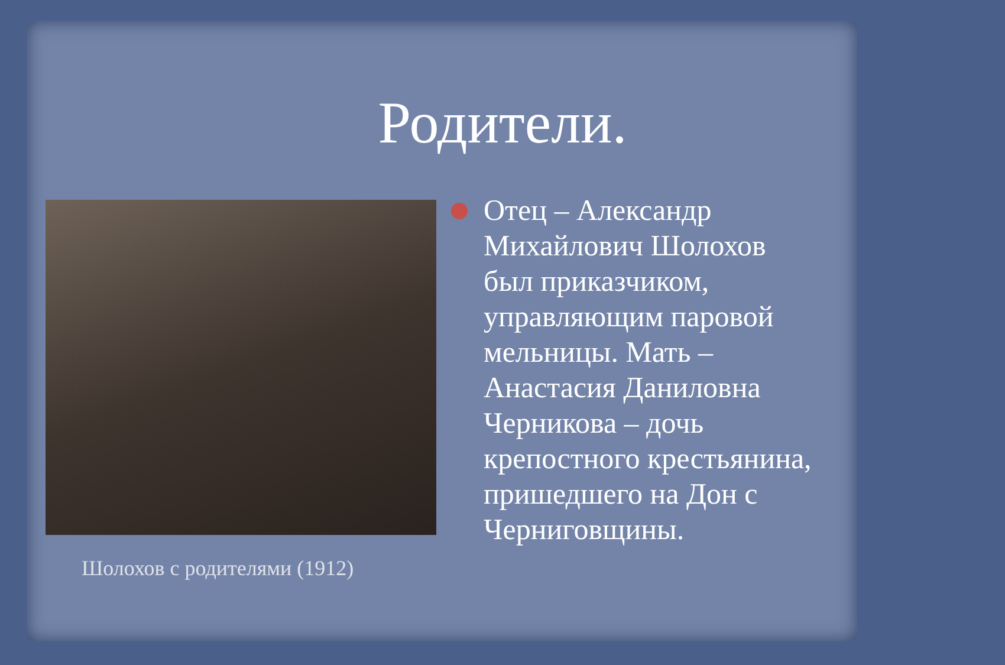Родители.
Шолохов с родителями (1912)
Отец – Александр Михайлович Шолохов был приказчиком, управляющим паровой мельницы. Мать – Анастасия Даниловна Черникова – дочь крепостного крестьянина, пришедшего на Дон с Черниговщины.